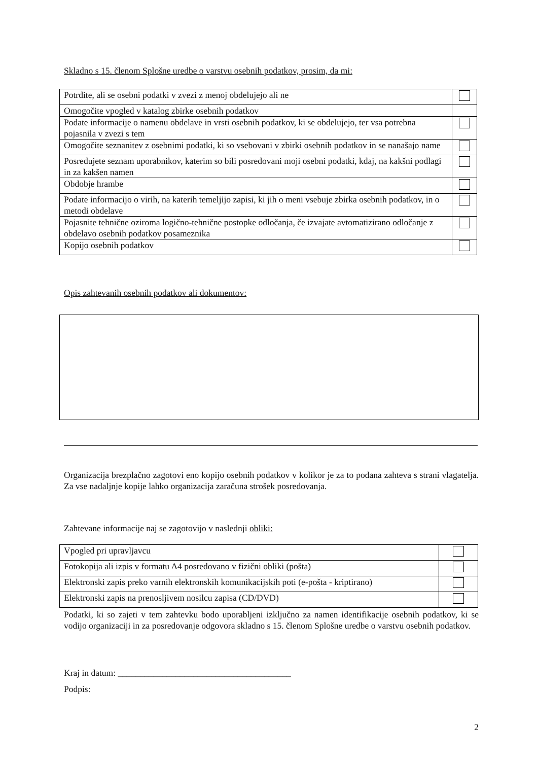Skladno s 15. členom Splošne uredbe o varstvu osebnih podatkov, prosim, da mi:
| Potrdite, ali se osebni podatki v zvezi z menoj obdelujejo ali ne | |
| Omogočite vpogled v katalog zbirke osebnih podatkov | |
| Podate informacije o namenu obdelave in vrsti osebnih podatkov, ki se obdelujejo, ter vsa potrebna pojasnila v zvezi s tem | |
| Omogočite seznanitev z osebnimi podatki, ki so vsebovani v zbirki osebnih podatkov in se nanašajo name | |
| Posredujete seznam uporabnikov, katerim so bili posredovani moji osebni podatki, kdaj, na kakšni podlagi in za kakšen namen | |
| Obdobje hrambe | |
| Podate informacijo o virih, na katerih temeljijo zapisi, ki jih o meni vsebuje zbirka osebnih podatkov, in o metodi obdelave | |
| Pojasnite tehnične oziroma logično-tehnične postopke odločanja, če izvajate avtomatizirano odločanje z obdelavo osebnih podatkov posameznika | |
| Kopijo osebnih podatkov | |
Opis zahtevanih osebnih podatkov ali dokumentov:
Organizacija brezplačno zagotovi eno kopijo osebnih podatkov v kolikor je za to podana zahteva s strani vlagatelja. Za vse nadaljnje kopije lahko organizacija zaračuna strošek posredovanja.
Zahtevane informacije naj se zagotovijo v naslednji obliki:
| Vpogled pri upravljavcu | |
| Fotokopija ali izpis v formatu A4 posredovano v fizični obliki (pošta) | |
| Elektronski zapis preko varnih elektronskih komunikacijskih poti (e-pošta - kriptirano) | |
| Elektronski zapis na prenosljivem nosilcu zapisa (CD/DVD) | |
Podatki, ki so zajeti v tem zahtevku bodo uporabljeni izključno za namen identifikacije osebnih podatkov, ki se vodijo organizaciji in za posredovanje odgovora skladno s 15. členom Splošne uredbe o varstvu osebnih podatkov.
Kraj in datum: _______________________________________
Podpis:
2